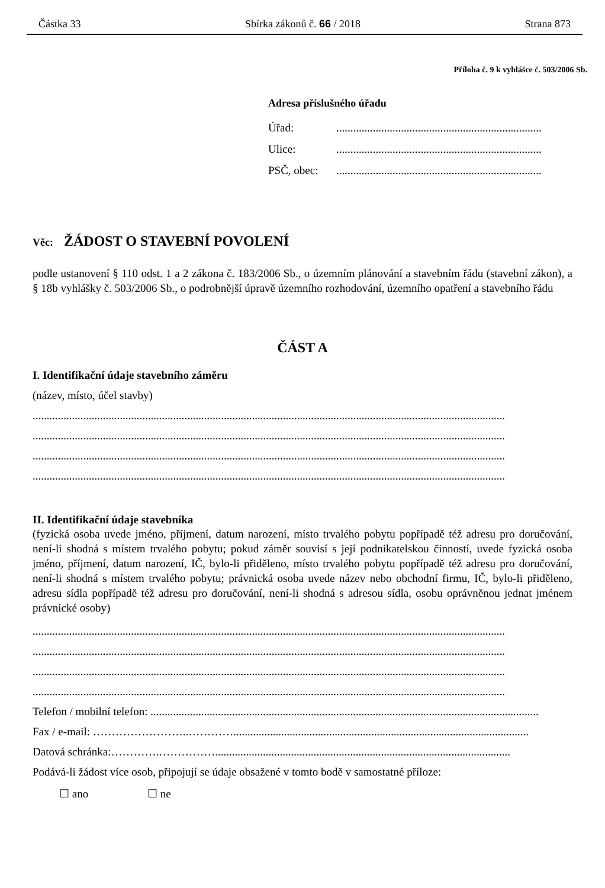Částka 33 Sbírka zákonů č. 66 / 2018 Strana 873
Příloha č. 9 k vyhlášce č. 503/2006 Sb.
Adresa příslušného úřadu
Úřad: .........................................................................
Ulice: .........................................................................
PSČ, obec: .........................................................................
Věc: ŽÁDOST O STAVEBNÍ POVOLENÍ
podle ustanovení § 110 odst. 1 a 2 zákona č. 183/2006 Sb., o územním plánování a stavebním řádu (stavební zákon), a § 18b vyhlášky č. 503/2006 Sb., o podrobnější úpravě územního rozhodování, územního opatření a stavebního řádu
ČÁST A
I. Identifikační údaje stavebního záměru
(název, místo, účel stavby)
........................................................................................................................................................................
........................................................................................................................................................................
........................................................................................................................................................................
........................................................................................................................................................................
II. Identifikační údaje stavebníka
(fyzická osoba uvede jméno, příjmení, datum narození, místo trvalého pobytu popřípadě též adresu pro doručování, není-li shodná s místem trvalého pobytu; pokud záměr souvisí s její podnikatelskou činností, uvede fyzická osoba jméno, příjmení, datum narození, IČ, bylo-li přiděleno, místo trvalého pobytu popřípadě též adresu pro doručování, není-li shodná s místem trvalého pobytu; právnická osoba uvede název nebo obchodní firmu, IČ, bylo-li přiděleno, adresu sídla popřípadě též adresu pro doručování, není-li shodná s adresou sídla, osobu oprávněnou jednat jménem právnické osoby)
........................................................................................................................................................................
........................................................................................................................................................................
........................................................................................................................................................................
........................................................................................................................................................................
Telefon / mobilní telefon: ..........................................................................................................................................
Fax / e-mail: ……………………..………….........................................................................................................
Datová schránka:………….…………….........................................................................................................
Podává-li žádost více osob, připojují se údaje obsažené v tomto bodě v samostatné příloze:
☐ ano ☐ ne